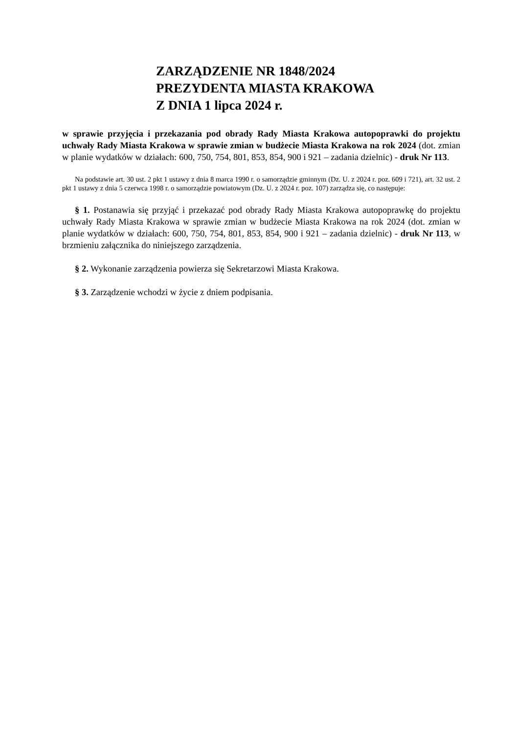ZARZĄDZENIE NR 1848/2024
PREZYDENTA MIASTA KRAKOWA
Z DNIA 1 lipca 2024 r.
w sprawie przyjęcia i przekazania pod obrady Rady Miasta Krakowa autopoprawki do projektu uchwały Rady Miasta Krakowa w sprawie zmian w budżecie Miasta Krakowa na rok 2024 (dot. zmian w planie wydatków w działach: 600, 750, 754, 801, 853, 854, 900 i 921 – zadania dzielnic) - druk Nr 113.
Na podstawie art. 30 ust. 2 pkt 1 ustawy z dnia 8 marca 1990 r. o samorządzie gminnym (Dz. U. z 2024 r. poz. 609 i 721), art. 32 ust. 2 pkt 1 ustawy z dnia 5 czerwca 1998 r. o samorządzie powiatowym (Dz. U. z 2024 r. poz. 107) zarządza się, co następuje:
§ 1. Postanawia się przyjąć i przekazać pod obrady Rady Miasta Krakowa autopoprawkę do projektu uchwały Rady Miasta Krakowa w sprawie zmian w budżecie Miasta Krakowa na rok 2024 (dot. zmian w planie wydatków w działach: 600, 750, 754, 801, 853, 854, 900 i 921 – zadania dzielnic) - druk Nr 113, w brzmieniu załącznika do niniejszego zarządzenia.
§ 2. Wykonanie zarządzenia powierza się Sekretarzowi Miasta Krakowa.
§ 3. Zarządzenie wchodzi w życie z dniem podpisania.